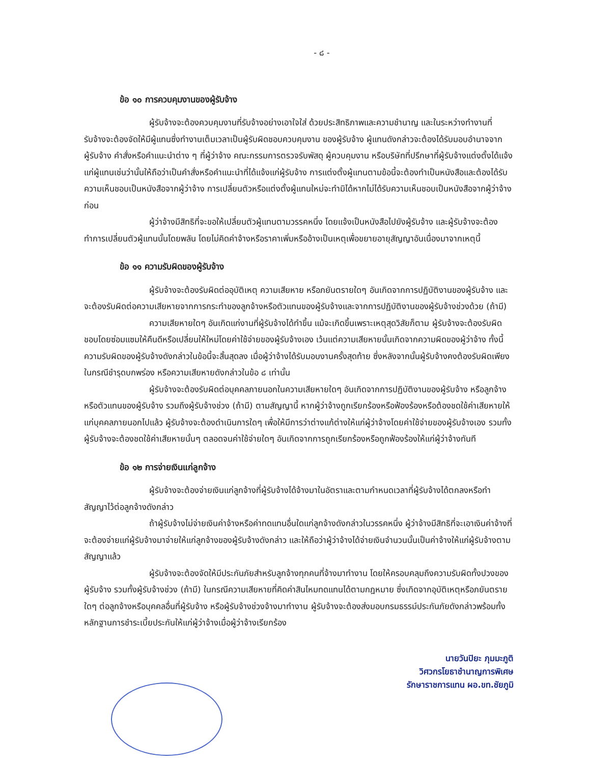- ๘ -
ข้อ ๑๐ การควบคุมงานของผู้รับจ้าง
ผู้รับจ้างจะต้องควบคุมงานที่รับจ้างอย่างเอาใจใส่ ด้วยประสิทธิภาพและความชำนาญ และในระหว่างทำงานที่รับจ้างจะต้องจัดให้มีผู้แทนซึ่งทำงานเต็มเวลาเป็นผู้รับผิดชอบควบคุมงาน ของผู้รับจ้าง ผู้แทนดังกล่าวจะต้องได้รับมอบอำนาจจากผู้รับจ้าง คำสั่งหรือคำแนะนำต่าง ๆ ที่ผู้ว่าจ้าง คณะกรรมการตรวจรับพัสดุ ผู้ควบคุมงาน หรือบริษัทที่ปรึกษาที่ผู้รับจ้างแต่งตั้งได้แจ้งแก่ผู้แทนเช่นว่านั้นให้ถือว่าเป็นคำสั่งหรือคำแนะนำที่ได้แจ้งแก่ผู้รับจ้าง การแต่งตั้งผู้แทนตามข้อนี้จะต้องทำเป็นหนังสือและต้องได้รับความเห็นชอบเป็นหนังสือจากผู้ว่าจ้าง การเปลี่ยนตัวหรือแต่งตั้งผู้แทนใหม่จะทำมิได้หากไม่ได้รับความเห็นชอบเป็นหนังสือจากผู้ว่าจ้างก่อน
ผู้ว่าจ้างมีสิทธิที่จะขอให้เปลี่ยนตัวผู้แทนตามวรรคหนึ่ง โดยแจ้งเป็นหนังสือไปยังผู้รับจ้าง และผู้รับจ้างจะต้องทำการเปลี่ยนตัวผู้แทนนั้นโดยพลัน โดยไม่คิดค่าจ้างหรือราคาเพิ่มหรืออ้างเป็นเหตุเพื่อขยายอายุสัญญาอันเนื่องมาจากเหตุนี้
ข้อ ๑๑ ความรับผิดของผู้รับจ้าง
ผู้รับจ้างจะต้องรับผิดต่ออุบัติเหตุ ความเสียหาย หรือภยันตรายใดๆ อันเกิดจากการปฏิบัติงานของผู้รับจ้าง และจะต้องรับผิดต่อความเสียหายจากการกระทำของลูกจ้างหรือตัวแทนของผู้รับจ้างและจากการปฏิบัติงานของผู้รับจ้างช่วงด้วย (ถ้ามี)
ความเสียหายใดๆ อันเกิดแก่งานที่ผู้รับจ้างได้ทำขึ้น แม้จะเกิดขึ้นเพราะเหตุสุดวิสัยก็ตาม ผู้รับจ้างจะต้องรับผิดชอบโดยซ่อมแซมให้คืนดีหรือเปลี่ยนให้ใหม่โดยค่าใช้จ่ายของผู้รับจ้างเอง เว้นแต่ความเสียหายนั้นเกิดจากความผิดของผู้ว่าจ้าง ทั้งนี้ ความรับผิดของผู้รับจ้างดังกล่าวในข้อนี้จะสิ้นสุดลง เมื่อผู้ว่าจ้างได้รับมอบงานครั้งสุดท้าย ซึ่งหลังจากนั้นผู้รับจ้างคงต้องรับผิดเพียงในกรณีชำรุดบกพร่อง หรือความเสียหายดังกล่าวในข้อ ๘ เท่านั้น
ผู้รับจ้างจะต้องรับผิดต่อบุคคลภายนอกในความเสียหายใดๆ อันเกิดจากการปฏิบัติงานของผู้รับจ้าง หรือลูกจ้างหรือตัวแทนของผู้รับจ้าง รวมถึงผู้รับจ้างช่วง (ถ้ามี) ตามสัญญานี้ หากผู้ว่าจ้างถูกเรียกร้องหรือฟ้องร้องหรือต้องชดใช้ค่าเสียหายให้แก่บุคคลภายนอกไปแล้ว ผู้รับจ้างจะต้องดำเนินการใดๆ เพื่อให้มีการว่าต่างแก้ต่างให้แก่ผู้ว่าจ้างโดยค่าใช้จ่ายของผู้รับจ้างเอง รวมทั้งผู้รับจ้างจะต้องชดใช้ค่าเสียหายนั้นๆ ตลอดจนค่าใช้จ่ายใดๆ อันเกิดจากการถูกเรียกร้องหรือถูกฟ้องร้องให้แก่ผู้ว่าจ้างทันที
ข้อ ๑๒ การจ่ายเงินแก่ลูกจ้าง
ผู้รับจ้างจะต้องจ่ายเงินแก่ลูกจ้างที่ผู้รับจ้างได้จ้างมาในอัตราและตามกำหนดเวลาที่ผู้รับจ้างได้ตกลงหรือทำสัญญาไว้ต่อลูกจ้างดังกล่าว
ถ้าผู้รับจ้างไม่จ่ายเงินค่าจ้างหรือค่าทดแทนอื่นใดแก่ลูกจ้างดังกล่าวในวรรคหนึ่ง ผู้ว่าจ้างมีสิทธิที่จะเอาเงินค่าจ้างที่จะต้องจ่ายแก่ผู้รับจ้างมาจ่ายให้แก่ลูกจ้างของผู้รับจ้างดังกล่าว และให้ถือว่าผู้ว่าจ้างได้จ่ายเงินจำนวนนั้นเป็นค่าจ้างให้แก่ผู้รับจ้างตามสัญญาแล้ว
ผู้รับจ้างจะต้องจัดให้มีประกันภัยสำหรับลูกจ้างทุกคนที่จ้างมาทำงาน โดยให้ครอบคลุมถึงความรับผิดทั้งปวงของผู้รับจ้าง รวมทั้งผู้รับจ้างช่วง (ถ้ามี) ในกรณีความเสียหายที่คิดค่าสินไหมทดแทนได้ตามกฎหมาย ซึ่งเกิดจากอุบัติเหตุหรือภยันตรายใดๆ ต่อลูกจ้างหรือบุคคลอื่นที่ผู้รับจ้าง หรือผู้รับจ้างช่วงจ้างมาทำงาน ผู้รับจ้างจะต้องส่งมอบกรมธรรม์ประกันภัยดังกล่าวพร้อมทั้งหลักฐานการชำระเบี้ยประกันให้แก่ผู้ว่าจ้างเมื่อผู้ว่าจ้างเรียกร้อง
นายวันปิยะ ภุมมะภูติ
วิศวกรโยธาชำนาญการพิเศษ
รักษาราชการแทน ผอ.ขท.ชัยภูมิ